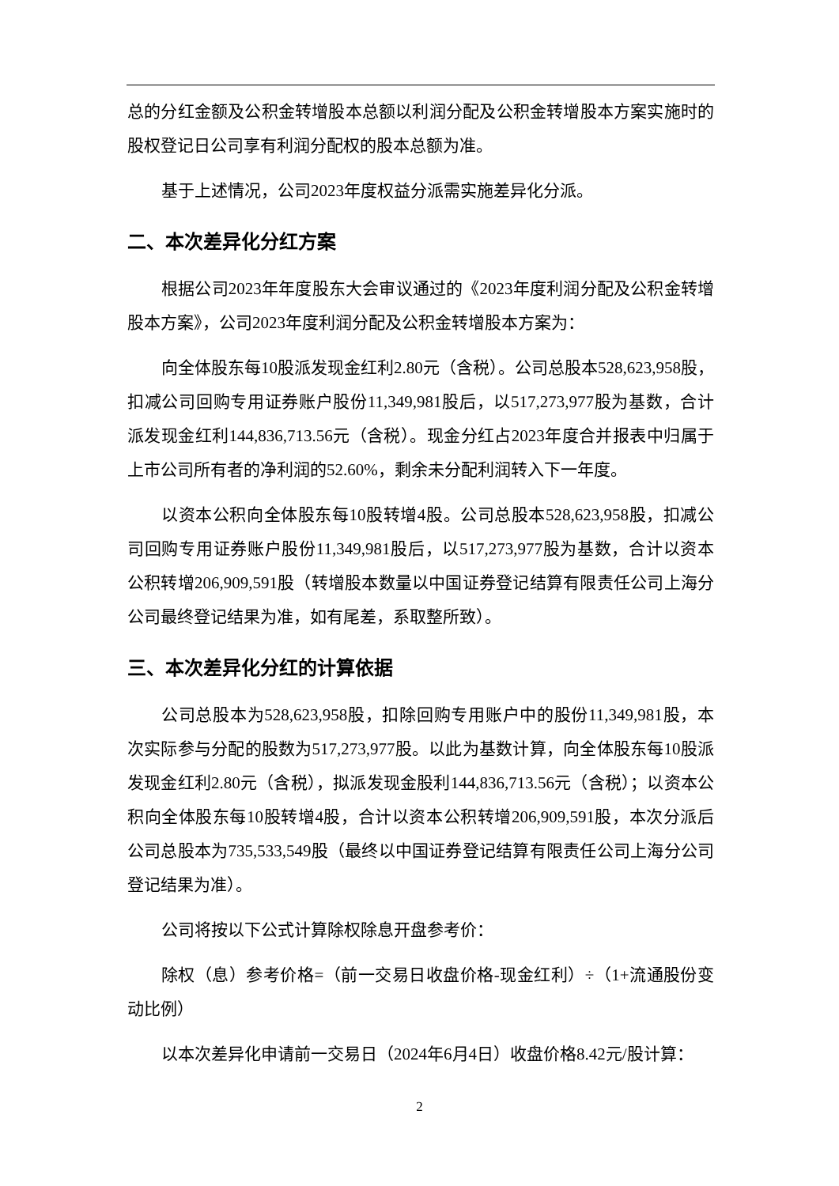总的分红金额及公积金转增股本总额以利润分配及公积金转增股本方案实施时的股权登记日公司享有利润分配权的股本总额为准。
基于上述情况，公司2023年度权益分派需实施差异化分派。
二、本次差异化分红方案
根据公司2023年年度股东大会审议通过的《2023年度利润分配及公积金转增股本方案》，公司2023年度利润分配及公积金转增股本方案为：
向全体股东每10股派发现金红利2.80元（含税）。公司总股本528,623,958股，扣减公司回购专用证券账户股份11,349,981股后，以517,273,977股为基数，合计派发现金红利144,836,713.56元（含税）。现金分红占2023年度合并报表中归属于上市公司所有者的净利润的52.60%，剩余未分配利润转入下一年度。
以资本公积向全体股东每10股转增4股。公司总股本528,623,958股，扣减公司回购专用证券账户股份11,349,981股后，以517,273,977股为基数，合计以资本公积转增206,909,591股（转增股本数量以中国证券登记结算有限责任公司上海分公司最终登记结果为准，如有尾差，系取整所致）。
三、本次差异化分红的计算依据
公司总股本为528,623,958股，扣除回购专用账户中的股份11,349,981股，本次实际参与分配的股数为517,273,977股。以此为基数计算，向全体股东每10股派发现金红利2.80元（含税），拟派发现金股利144,836,713.56元（含税）；以资本公积向全体股东每10股转增4股，合计以资本公积转增206,909,591股，本次分派后公司总股本为735,533,549股（最终以中国证券登记结算有限责任公司上海分公司登记结果为准）。
公司将按以下公式计算除权除息开盘参考价：
除权（息）参考价格=（前一交易日收盘价格-现金红利）÷（1+流通股份变动比例）
以本次差异化申请前一交易日（2024年6月4日）收盘价格8.42元/股计算：
2